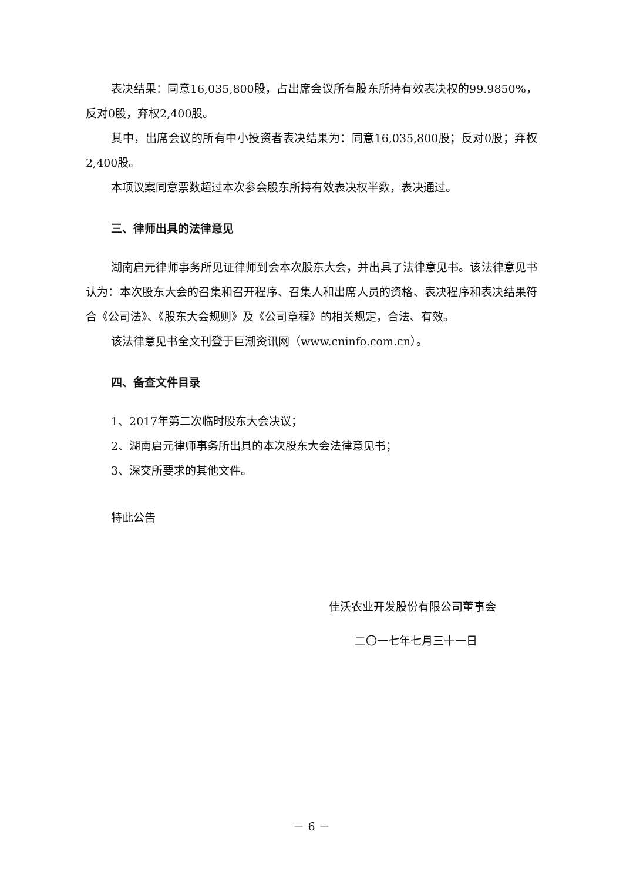表决结果：同意16,035,800股，占出席会议所有股东所持有效表决权的99.9850%，反对0股，弃权2,400股。
其中，出席会议的所有中小投资者表决结果为：同意16,035,800股；反对0股；弃权2,400股。
本项议案同意票数超过本次参会股东所持有效表决权半数，表决通过。
三、律师出具的法律意见
湖南启元律师事务所见证律师到会本次股东大会，并出具了法律意见书。该法律意见书认为：本次股东大会的召集和召开程序、召集人和出席人员的资格、表决程序和表决结果符合《公司法》、《股东大会规则》及《公司章程》的相关规定，合法、有效。
该法律意见书全文刊登于巨潮资讯网（www.cninfo.com.cn）。
四、备查文件目录
1、2017年第二次临时股东大会决议；
2、湖南启元律师事务所出具的本次股东大会法律意见书；
3、深交所要求的其他文件。
特此公告
佳沃农业开发股份有限公司董事会
二〇一七年七月三十一日
－ 6 －